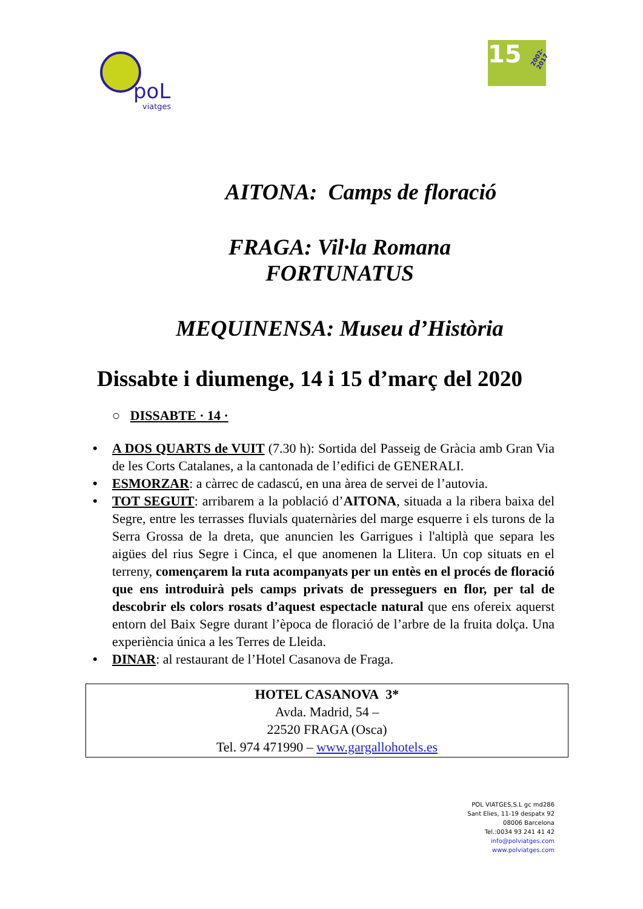poL
viatges
15 2002-2017
AITONA: Camps de floració
FRAGA: Vil·la Romana
FORTUNATUS
MEQUINENSA: Museu d’Història
Dissabte i diumenge, 14 i 15 d’març del 2020
○ DISSABTE · 14 ·
• A DOS QUARTS de VUIT (7.30 h): Sortida del Passeig de Gràcia amb Gran Via de les Corts Catalanes, a la cantonada de l’edifici de GENERALI.
• ESMORZAR: a càrrec de cadascú, en una àrea de servei de l’autovia.
• TOT SEGUIT: arribarem a la població d’AITONA, situada a la ribera baixa del Segre, entre les terrasses fluvials quaternàries del marge esquerre i els turons de la Serra Grossa de la dreta, que anuncien les Garrigues i l'altiplà que separa les aigües del rius Segre i Cinca, el que anomenen la Llitera. Un cop situats en el terreny, començarem la ruta acompanyats per un entès en el procés de floració que ens introduirà pels camps privats de presseguers en flor, per tal de descobrir els colors rosats d’aquest espectacle natural que ens ofereix aquerst entorn del Baix Segre durant l’època de floració de l’arbre de la fruita dolça. Una experiència única a les Terres de Lleida.
• DINAR: al restaurant de l’Hotel Casanova de Fraga.
HOTEL CASANOVA 3*
Avda. Madrid, 54 –
22520 FRAGA (Osca)
Tel. 974 471990 – www.gargallohotels.es
POL VIATGES,S.L gc md286
Sant Elies, 11-19 despatx 92
08006 Barcelona
Tel.:0034 93 241 41 42
info@polviatges.com
www.polviatges.com